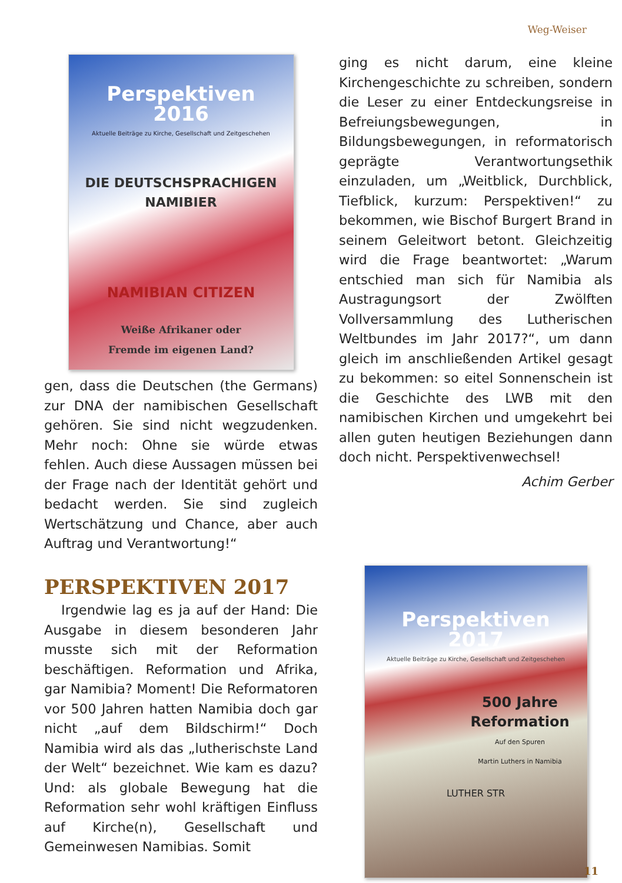Weg-Weiser
Perspektiven
2016
Aktuelle Beiträge zu Kirche, Gesellschaft und Zeitgeschehen
DIE DEUTSCHSPRACHIGEN
NAMIBIER
NAMIBIAN CITIZEN
Weiße Afrikaner oder
Fremde im eigenen Land?
gen, dass die Deutschen (the Germans) zur DNA der namibischen Gesellschaft gehören. Sie sind nicht wegzudenken. Mehr noch: Ohne sie würde etwas fehlen. Auch diese Aussagen müssen bei der Frage nach der Identität gehört und bedacht werden. Sie sind zugleich Wertschätzung und Chance, aber auch Auftrag und Verantwortung!“
PERSPEKTIVEN 2017
Irgendwie lag es ja auf der Hand: Die Ausgabe in diesem besonderen Jahr musste sich mit der Reformation beschäftigen. Reformation und Afrika, gar Namibia? Moment! Die Reformatoren vor 500 Jahren hatten Namibia doch gar nicht „auf dem Bildschirm!“ Doch Namibia wird als das „lutherischste Land der Welt“ bezeichnet. Wie kam es dazu? Und: als globale Bewegung hat die Reformation sehr wohl kräftigen Einfluss auf Kirche(n), Gesellschaft und Gemeinwesen Namibias. Somit
ging es nicht darum, eine kleine Kirchengeschichte zu schreiben, sondern die Leser zu einer Entdeckungsreise in Befreiungsbewegungen, in Bildungsbewegungen, in reformatorisch geprägte Verantwortungsethik einzuladen, um „Weitblick, Durchblick, Tiefblick, kurzum: Perspektiven!“ zu bekommen, wie Bischof Burgert Brand in seinem Geleitwort betont. Gleichzeitig wird die Frage beantwortet: „Warum entschied man sich für Namibia als Austragungsort der Zwölften Vollversammlung des Lutherischen Weltbundes im Jahr 2017?“, um dann gleich im anschließenden Artikel gesagt zu bekommen: so eitel Sonnenschein ist die Geschichte des LWB mit den namibischen Kirchen und umgekehrt bei allen guten heutigen Beziehungen dann doch nicht. Perspektivenwechsel!
Achim Gerber
Perspektiven
2017
Aktuelle Beiträge zu Kirche, Gesellschaft und Zeitgeschehen
500 Jahre
Reformation
Auf den Spuren
Martin Luthers in Namibia
LUTHER STR
11